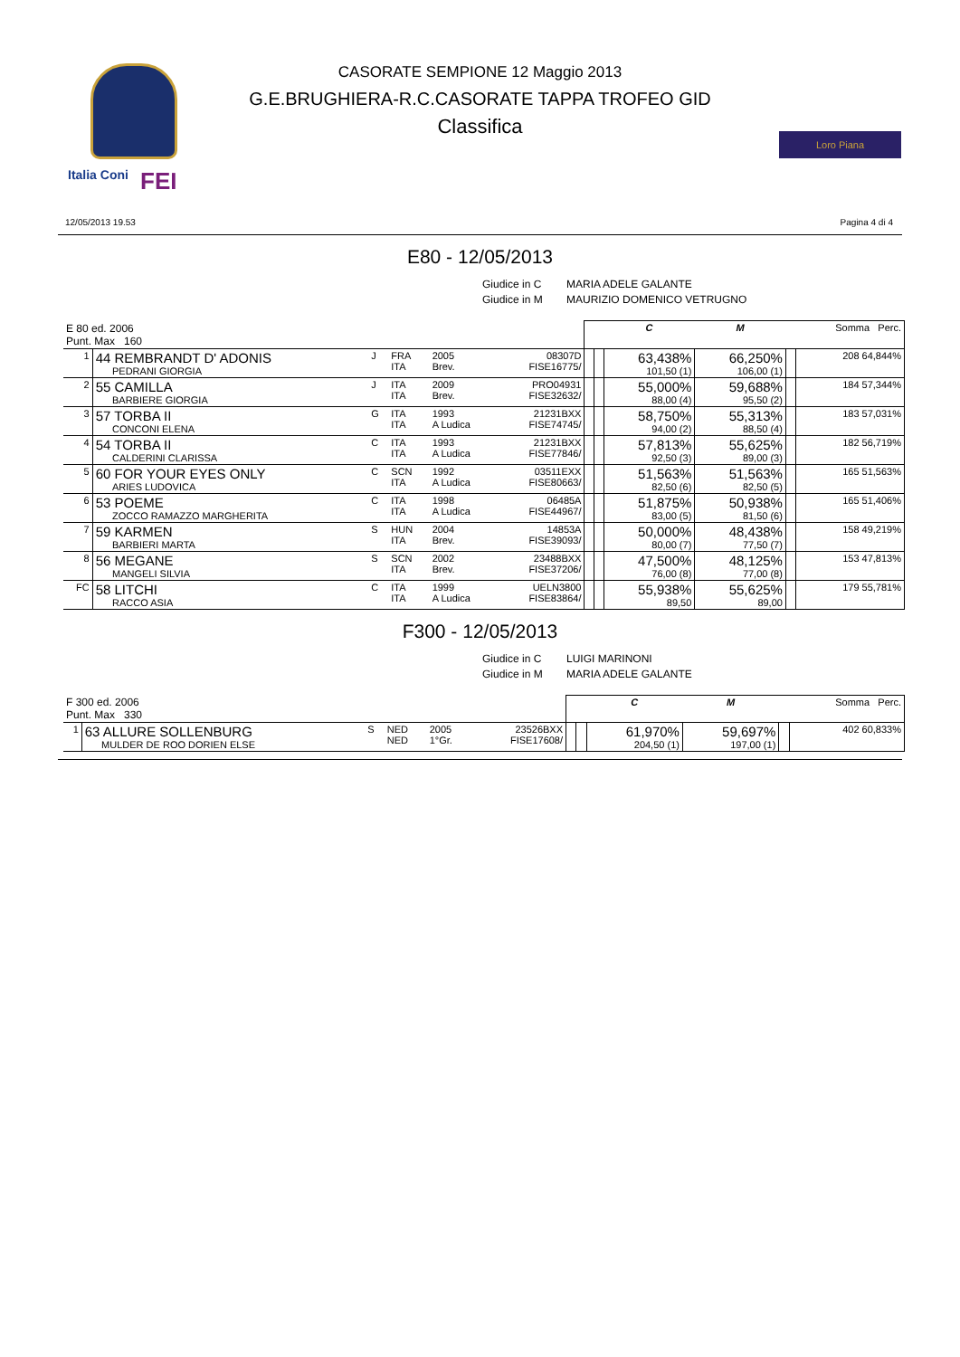Italia Coni FEI
Loro Piana
CASORATE SEMPIONE 12 Maggio 2013
G.E.BRUGHIERA-R.C.CASORATE TAPPA TROFEO GID
Classifica
12/05/2013 19.53 Pagina 4 di 4
E80 - 12/05/2013
Giudice in C MARIA ADELE GALANTE
Giudice in M MAURIZIO DOMENICO VETRUGNO
| E 80 ed. 2006 Punt. Max 160 | | | | | | | | C | M | | Somma Perc. |
| --- | --- | --- | --- | --- | --- | --- | --- | --- | --- | --- | --- |
| 1 | 44 REMBRANDT D' ADONIS PEDRANI GIORGIA | J | FRA ITA | 2005 Brev. | 08307D FISE16775/ | | | 63,438% 101,50 (1) | 66,250% 106,00 (1) | | 208 64,844% |
| 2 | 55 CAMILLA BARBIERE GIORGIA | J | ITA ITA | 2009 Brev. | PRO04931 FISE32632/ | | | 55,000% 88,00 (4) | 59,688% 95,50 (2) | | 184 57,344% |
| 3 | 57 TORBA II CONCONI ELENA | G | ITA ITA | 1993 A Ludica | 21231BXX FISE74745/ | | | 58,750% 94,00 (2) | 55,313% 88,50 (4) | | 183 57,031% |
| 4 | 54 TORBA II CALDERINI CLARISSA | C | ITA ITA | 1993 A Ludica | 21231BXX FISE77846/ | | | 57,813% 92,50 (3) | 55,625% 89,00 (3) | | 182 56,719% |
| 5 | 60 FOR YOUR EYES ONLY ARIES LUDOVICA | C | SCN ITA | 1992 A Ludica | 03511EXX FISE80663/ | | | 51,563% 82,50 (6) | 51,563% 82,50 (5) | | 165 51,563% |
| 6 | 53 POEME ZOCCO RAMAZZO MARGHERITA | C | ITA ITA | 1998 A Ludica | 06485A FISE44967/ | | | 51,875% 83,00 (5) | 50,938% 81,50 (6) | | 165 51,406% |
| 7 | 59 KARMEN BARBIERI MARTA | S | HUN ITA | 2004 Brev. | 14853A FISE39093/ | | | 50,000% 80,00 (7) | 48,438% 77,50 (7) | | 158 49,219% |
| 8 | 56 MEGANE MANGELI SILVIA | S | SCN ITA | 2002 Brev. | 23488BXX FISE37206/ | | | 47,500% 76,00 (8) | 48,125% 77,00 (8) | | 153 47,813% |
| FC | 58 LITCHI RACCO ASIA | C | ITA ITA | 1999 A Ludica | UELN3800 FISE83864/ | | | 55,938% 89,50 | 55,625% 89,00 | | 179 55,781% |
F300 - 12/05/2013
Giudice in C LUIGI MARINONI
Giudice in M MARIA ADELE GALANTE
| F 300 ed. 2006 Punt. Max 330 | | | | | | | | C | M | | Somma Perc. |
| --- | --- | --- | --- | --- | --- | --- | --- | --- | --- | --- | --- |
| 1 | 63 ALLURE SOLLENBURG MULDER DE ROO DORIEN ELSE | S | NED NED | 2005 1°Gr. | 23526BXX FISE17608/ | | | 61,970% 204,50 (1) | 59,697% 197,00 (1) | | 402 60,833% |